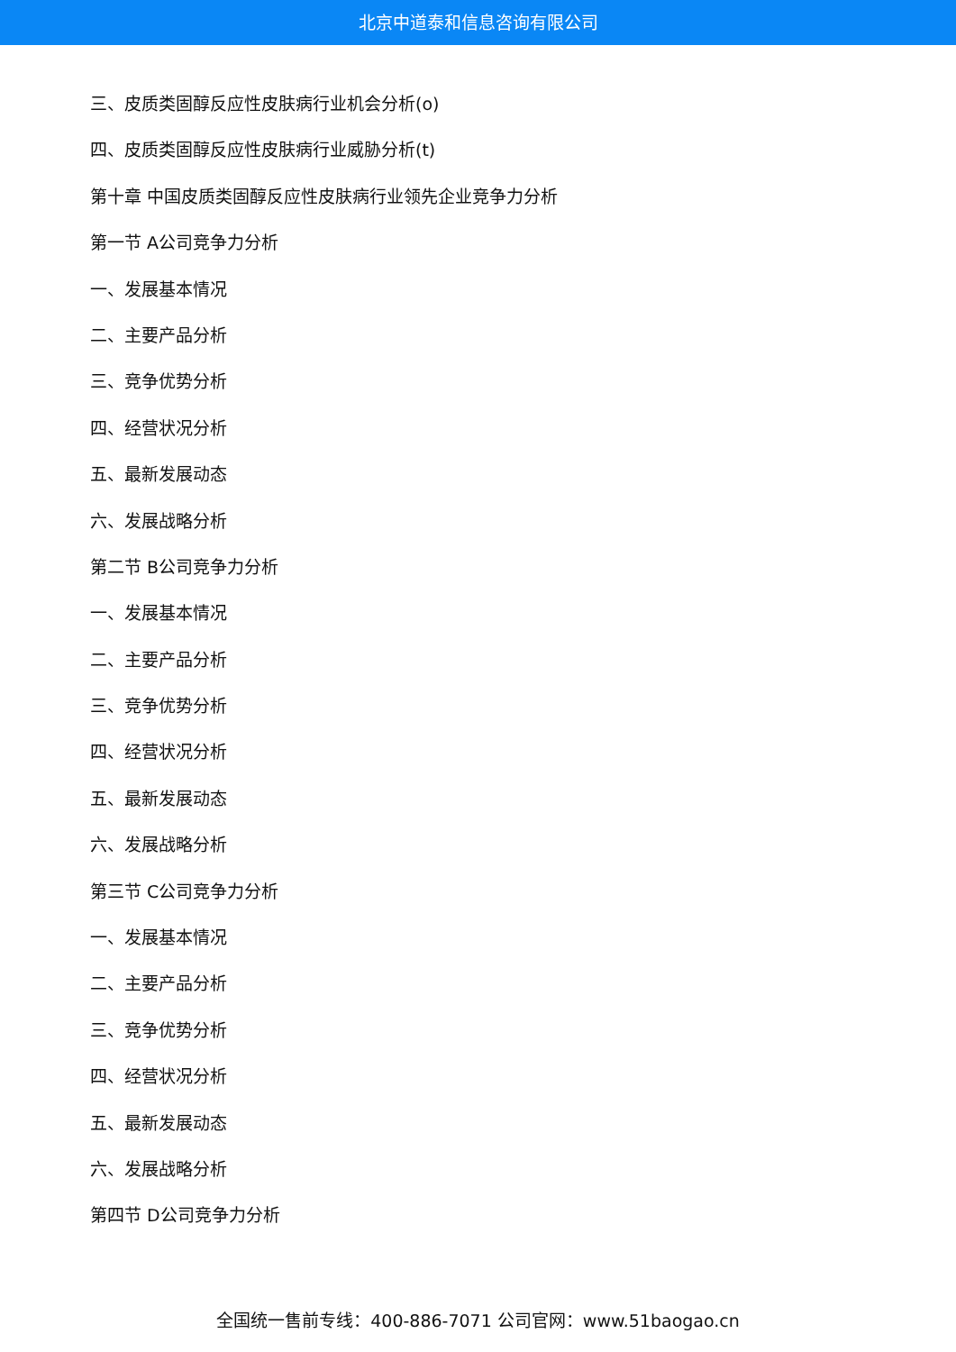北京中道泰和信息咨询有限公司
三、皮质类固醇反应性皮肤病行业机会分析(o)
四、皮质类固醇反应性皮肤病行业威胁分析(t)
第十章 中国皮质类固醇反应性皮肤病行业领先企业竞争力分析
第一节 A公司竞争力分析
一、发展基本情况
二、主要产品分析
三、竞争优势分析
四、经营状况分析
五、最新发展动态
六、发展战略分析
第二节 B公司竞争力分析
一、发展基本情况
二、主要产品分析
三、竞争优势分析
四、经营状况分析
五、最新发展动态
六、发展战略分析
第三节 C公司竞争力分析
一、发展基本情况
二、主要产品分析
三、竞争优势分析
四、经营状况分析
五、最新发展动态
六、发展战略分析
第四节 D公司竞争力分析
全国统一售前专线：400-886-7071 公司官网：www.51baogao.cn